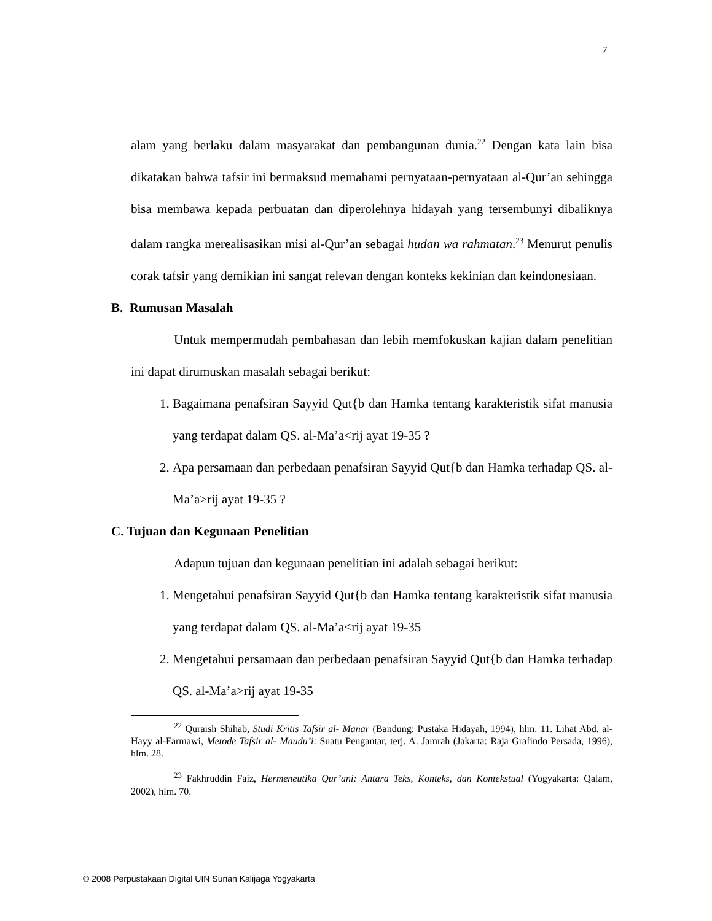7
alam yang berlaku dalam masyarakat dan pembangunan dunia.<sup>22</sup> Dengan kata lain bisa dikatakan bahwa tafsir ini bermaksud memahami pernyataan-pernyataan al-Qur’an sehingga bisa membawa kepada perbuatan dan diperolehnya hidayah yang tersembunyi dibaliknya dalam rangka merealisasikan misi al-Qur’an sebagai hudan wa rahmatan.<sup>23</sup> Menurut penulis corak tafsir yang demikian ini sangat relevan dengan konteks kekinian dan keindonesiaan.
B. Rumusan Masalah
Untuk mempermudah pembahasan dan lebih memfokuskan kajian dalam penelitian ini dapat dirumuskan masalah sebagai berikut:
1. Bagaimana penafsiran Sayyid Qut{b dan Hamka tentang karakteristik sifat manusia yang terdapat dalam QS. al-Ma’a<rij ayat 19-35 ?
2. Apa persamaan dan perbedaan penafsiran Sayyid Qut{b dan Hamka terhadap QS. al-Ma’a>rij ayat 19-35 ?
C. Tujuan dan Kegunaan Penelitian
Adapun tujuan dan kegunaan penelitian ini adalah sebagai berikut:
1. Mengetahui penafsiran Sayyid Qut{b dan Hamka tentang karakteristik sifat manusia yang terdapat dalam QS. al-Ma’a<rij ayat 19-35
2. Mengetahui persamaan dan perbedaan penafsiran Sayyid Qut{b dan Hamka terhadap QS. al-Ma’a>rij ayat 19-35
<sup>22</sup> Quraish Shihab, Studi Kritis Tafsir al- Manar (Bandung: Pustaka Hidayah, 1994), hlm. 11. Lihat Abd. al-Hayy al-Farmawi, Metode Tafsir al- Maudu’i: Suatu Pengantar, terj. A. Jamrah (Jakarta: Raja Grafindo Persada, 1996), hlm. 28.
<sup>23</sup> Fakhruddin Faiz, Hermeneutika Qur’ani: Antara Teks, Konteks, dan Kontekstual (Yogyakarta: Qalam, 2002), hlm. 70.
© 2008 Perpustakaan Digital UIN Sunan Kalijaga Yogyakarta